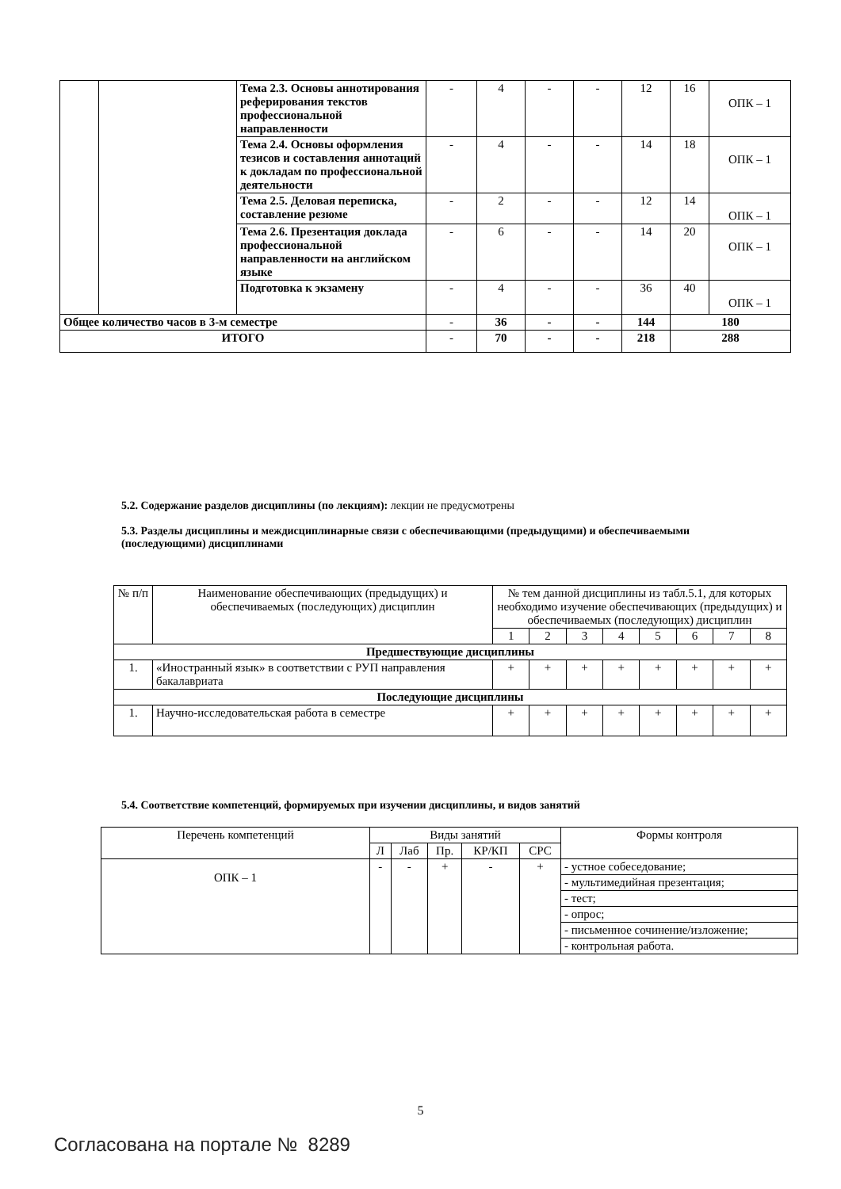| | | Тема 2.3. Основы аннотирования реферирования текстов профессиональной направленности | - | 4 | - | - | 12 | 16 | ОПК – 1 |
| | | Тема 2.4. Основы оформления тезисов и составления аннотаций к докладам по профессиональной деятельности | - | 4 | - | - | 14 | 18 | ОПК – 1 |
| | | Тема 2.5. Деловая переписка, составление резюме | - | 2 | - | - | 12 | 14 | ОПК – 1 |
| | | Тема 2.6. Презентация доклада профессиональной направленности на английском языке | - | 6 | - | - | 14 | 20 | ОПК – 1 |
| | | Подготовка к экзамену | - | 4 | - | - | 36 | 40 | ОПК – 1 |
| Общее количество часов в 3-м семестре | | | - | 36 | - | - | 144 | 180 | |
| ИТОГО | | | - | 70 | - | - | 218 | 288 | |
5.2. Содержание разделов дисциплины (по лекциям): лекции не предусмотрены
5.3. Разделы дисциплины и междисциплинарные связи с обеспечивающими (предыдущими) и обеспечиваемыми (последующими) дисциплинами
| № п/п | Наименование обеспечивающих (предыдущих) и обеспечиваемых (последующих) дисциплин | № тем данной дисциплины из табл.5.1, для которых необходимо изучение обеспечивающих (предыдущих) и обеспечиваемых (последующих) дисциплин | | | | | | | |
| | | 1 | 2 | 3 | 4 | 5 | 6 | 7 | 8 |
| Предшествующие дисциплины | | | | | | | | | |
| 1. | «Иностранный язык» в соответствии с РУП направления бакалавриата | + | + | + | + | + | + | + | + |
| Последующие дисциплины | | | | | | | | | |
| 1. | Научно-исследовательская работа в семестре | + | + | + | + | + | + | + | + |
5.4. Соответствие компетенций, формируемых при изучении дисциплины, и видов занятий
| Перечень компетенций | Виды занятий | | | | | Формы контроля |
| | Л | Лаб | Пр. | КР/КП | СРС | |
| ОПК – 1 | - | - | + | - | + | - устное собеседование; |
| | | | | | | - мультимедийная презентация; |
| | | | | | | - тест; |
| | | | | | | - опрос; |
| | | | | | | - письменное сочинение/изложение; |
| | | | | | | - контрольная работа. |
5
Согласована на портале № 8289